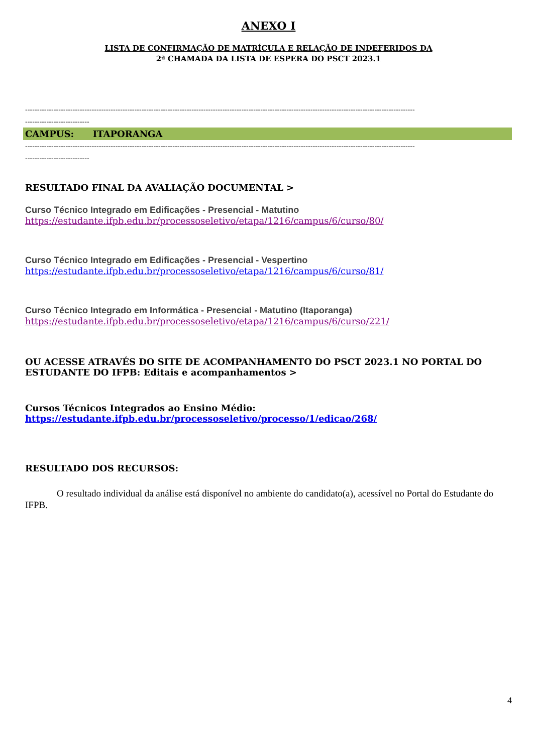ANEXO I
LISTA DE CONFIRMAÇÃO DE MATRÍCULA E RELAÇÃO DE INDEFERIDOS DA
2ª CHAMADA DA LISTA DE ESPERA DO PSCT 2023.1
--------------------------------------------------------------------------------------------------------------------------------------------------------------------
---------------------------
CAMPUS: ITAPORANGA
--------------------------------------------------------------------------------------------------------------------------------------------------------------------
---------------------------
RESULTADO FINAL DA AVALIAÇÃO DOCUMENTAL >
Curso Técnico Integrado em Edificações - Presencial - Matutino
https://estudante.ifpb.edu.br/processoseletivo/etapa/1216/campus/6/curso/80/
Curso Técnico Integrado em Edificações - Presencial - Vespertino
https://estudante.ifpb.edu.br/processoseletivo/etapa/1216/campus/6/curso/81/
Curso Técnico Integrado em Informática - Presencial - Matutino (Itaporanga)
https://estudante.ifpb.edu.br/processoseletivo/etapa/1216/campus/6/curso/221/
OU ACESSE ATRAVÉS DO SITE DE ACOMPANHAMENTO DO PSCT 2023.1 NO PORTAL DO ESTUDANTE DO IFPB: Editais e acompanhamentos >
Cursos Técnicos Integrados ao Ensino Médio:
https://estudante.ifpb.edu.br/processoseletivo/processo/1/edicao/268/
RESULTADO DOS RECURSOS:
O resultado individual da análise está disponível no ambiente do candidato(a), acessível no Portal do Estudante do IFPB.
4